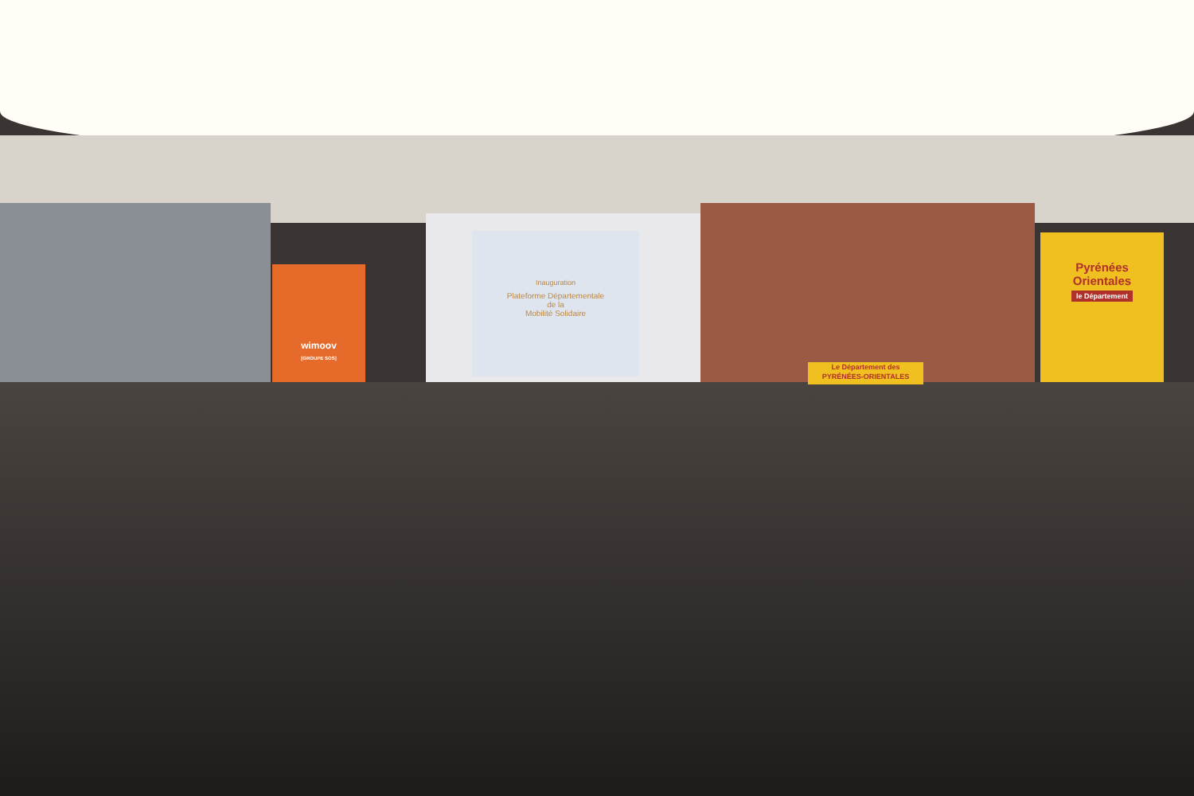Inauguration
Plateforme Départementale
de la
Mobilité Solidaire
wimoov
[GROUPE SOS]
Pyrénées
Orientales
le Département
Le Département des
PYRÉNÉES-ORIENTALES